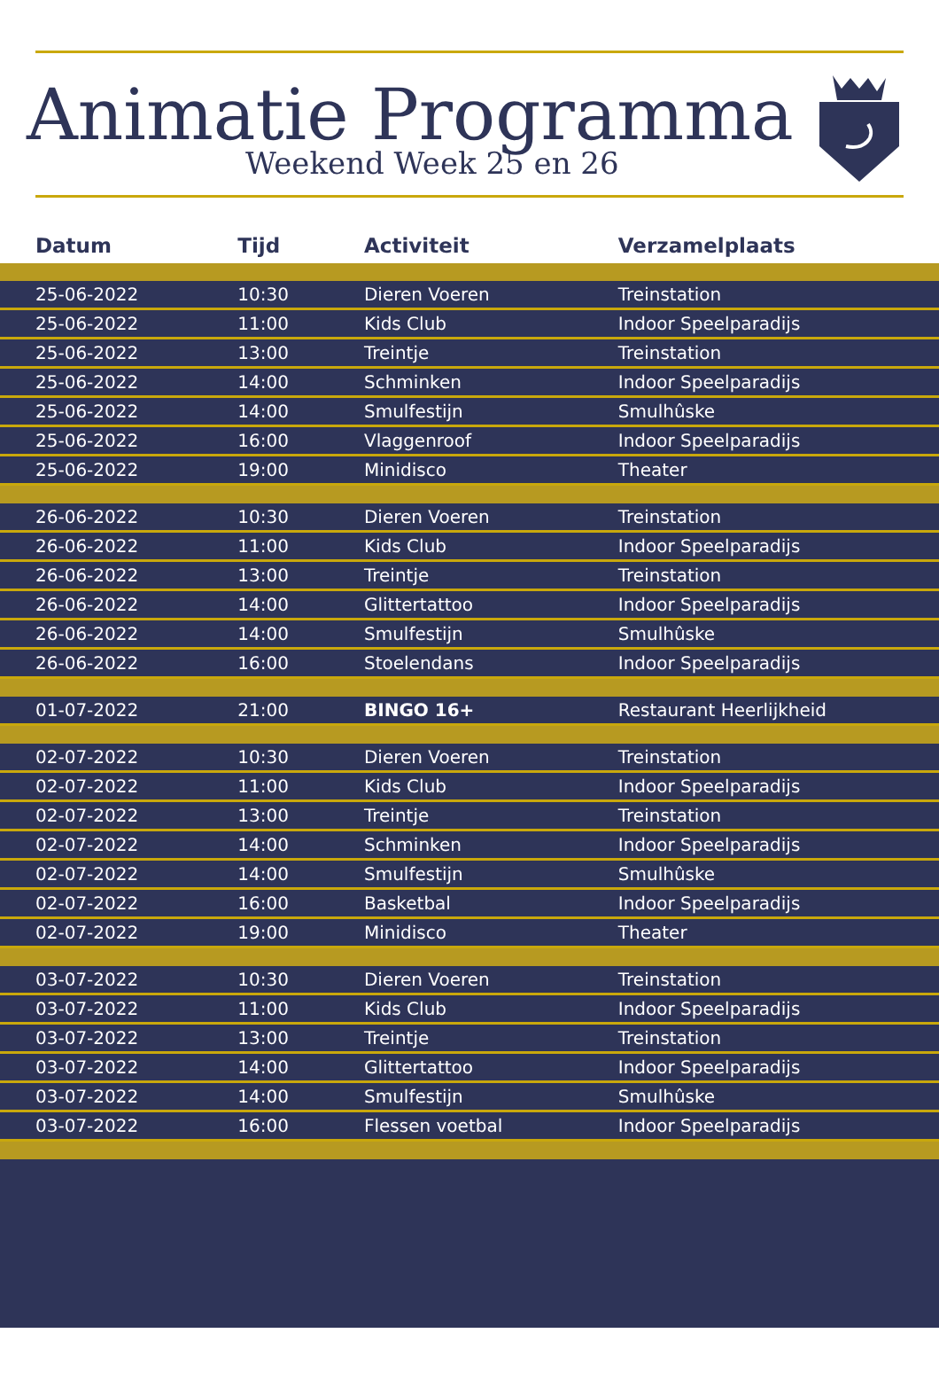Animatie Programma
Weekend Week 25 en 26
| Datum | Tijd | Activiteit | Verzamelplaats |
| --- | --- | --- | --- |
| 25-06-2022 | 10:30 | Dieren Voeren | Treinstation |
| 25-06-2022 | 11:00 | Kids Club | Indoor Speelparadijs |
| 25-06-2022 | 13:00 | Treintje | Treinstation |
| 25-06-2022 | 14:00 | Schminken | Indoor Speelparadijs |
| 25-06-2022 | 14:00 | Smulfestijn | Smulhûske |
| 25-06-2022 | 16:00 | Vlaggenroof | Indoor Speelparadijs |
| 25-06-2022 | 19:00 | Minidisco | Theater |
| 26-06-2022 | 10:30 | Dieren Voeren | Treinstation |
| 26-06-2022 | 11:00 | Kids Club | Indoor Speelparadijs |
| 26-06-2022 | 13:00 | Treintje | Treinstation |
| 26-06-2022 | 14:00 | Glittertattoo | Indoor Speelparadijs |
| 26-06-2022 | 14:00 | Smulfestijn | Smulhûske |
| 26-06-2022 | 16:00 | Stoelendans | Indoor Speelparadijs |
| 01-07-2022 | 21:00 | BINGO 16+ | Restaurant Heerlijkheid |
| 02-07-2022 | 10:30 | Dieren Voeren | Treinstation |
| 02-07-2022 | 11:00 | Kids Club | Indoor Speelparadijs |
| 02-07-2022 | 13:00 | Treintje | Treinstation |
| 02-07-2022 | 14:00 | Schminken | Indoor Speelparadijs |
| 02-07-2022 | 14:00 | Smulfestijn | Smulhûske |
| 02-07-2022 | 16:00 | Basketbal | Indoor Speelparadijs |
| 02-07-2022 | 19:00 | Minidisco | Theater |
| 03-07-2022 | 10:30 | Dieren Voeren | Treinstation |
| 03-07-2022 | 11:00 | Kids Club | Indoor Speelparadijs |
| 03-07-2022 | 13:00 | Treintje | Treinstation |
| 03-07-2022 | 14:00 | Glittertattoo | Indoor Speelparadijs |
| 03-07-2022 | 14:00 | Smulfestijn | Smulhûske |
| 03-07-2022 | 16:00 | Flessen voetbal | Indoor Speelparadijs |